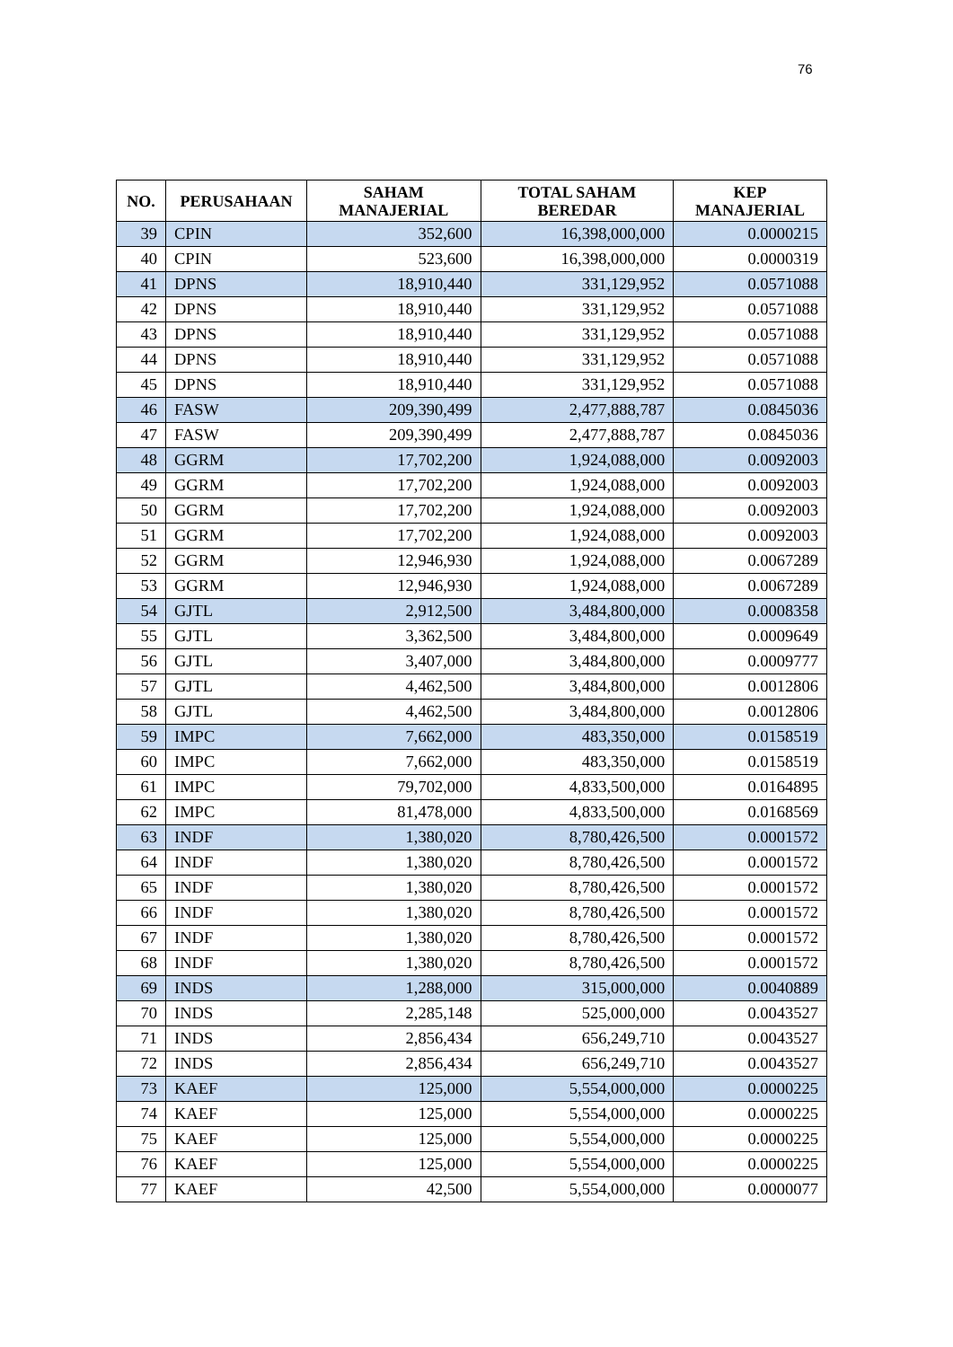76
| NO. | PERUSAHAAN | SAHAM MANAJERIAL | TOTAL SAHAM BEREDAR | KEP MANAJERIAL |
| --- | --- | --- | --- | --- |
| 39 | CPIN | 352,600 | 16,398,000,000 | 0.0000215 |
| 40 | CPIN | 523,600 | 16,398,000,000 | 0.0000319 |
| 41 | DPNS | 18,910,440 | 331,129,952 | 0.0571088 |
| 42 | DPNS | 18,910,440 | 331,129,952 | 0.0571088 |
| 43 | DPNS | 18,910,440 | 331,129,952 | 0.0571088 |
| 44 | DPNS | 18,910,440 | 331,129,952 | 0.0571088 |
| 45 | DPNS | 18,910,440 | 331,129,952 | 0.0571088 |
| 46 | FASW | 209,390,499 | 2,477,888,787 | 0.0845036 |
| 47 | FASW | 209,390,499 | 2,477,888,787 | 0.0845036 |
| 48 | GGRM | 17,702,200 | 1,924,088,000 | 0.0092003 |
| 49 | GGRM | 17,702,200 | 1,924,088,000 | 0.0092003 |
| 50 | GGRM | 17,702,200 | 1,924,088,000 | 0.0092003 |
| 51 | GGRM | 17,702,200 | 1,924,088,000 | 0.0092003 |
| 52 | GGRM | 12,946,930 | 1,924,088,000 | 0.0067289 |
| 53 | GGRM | 12,946,930 | 1,924,088,000 | 0.0067289 |
| 54 | GJTL | 2,912,500 | 3,484,800,000 | 0.0008358 |
| 55 | GJTL | 3,362,500 | 3,484,800,000 | 0.0009649 |
| 56 | GJTL | 3,407,000 | 3,484,800,000 | 0.0009777 |
| 57 | GJTL | 4,462,500 | 3,484,800,000 | 0.0012806 |
| 58 | GJTL | 4,462,500 | 3,484,800,000 | 0.0012806 |
| 59 | IMPC | 7,662,000 | 483,350,000 | 0.0158519 |
| 60 | IMPC | 7,662,000 | 483,350,000 | 0.0158519 |
| 61 | IMPC | 79,702,000 | 4,833,500,000 | 0.0164895 |
| 62 | IMPC | 81,478,000 | 4,833,500,000 | 0.0168569 |
| 63 | INDF | 1,380,020 | 8,780,426,500 | 0.0001572 |
| 64 | INDF | 1,380,020 | 8,780,426,500 | 0.0001572 |
| 65 | INDF | 1,380,020 | 8,780,426,500 | 0.0001572 |
| 66 | INDF | 1,380,020 | 8,780,426,500 | 0.0001572 |
| 67 | INDF | 1,380,020 | 8,780,426,500 | 0.0001572 |
| 68 | INDF | 1,380,020 | 8,780,426,500 | 0.0001572 |
| 69 | INDS | 1,288,000 | 315,000,000 | 0.0040889 |
| 70 | INDS | 2,285,148 | 525,000,000 | 0.0043527 |
| 71 | INDS | 2,856,434 | 656,249,710 | 0.0043527 |
| 72 | INDS | 2,856,434 | 656,249,710 | 0.0043527 |
| 73 | KAEF | 125,000 | 5,554,000,000 | 0.0000225 |
| 74 | KAEF | 125,000 | 5,554,000,000 | 0.0000225 |
| 75 | KAEF | 125,000 | 5,554,000,000 | 0.0000225 |
| 76 | KAEF | 125,000 | 5,554,000,000 | 0.0000225 |
| 77 | KAEF | 42,500 | 5,554,000,000 | 0.0000077 |